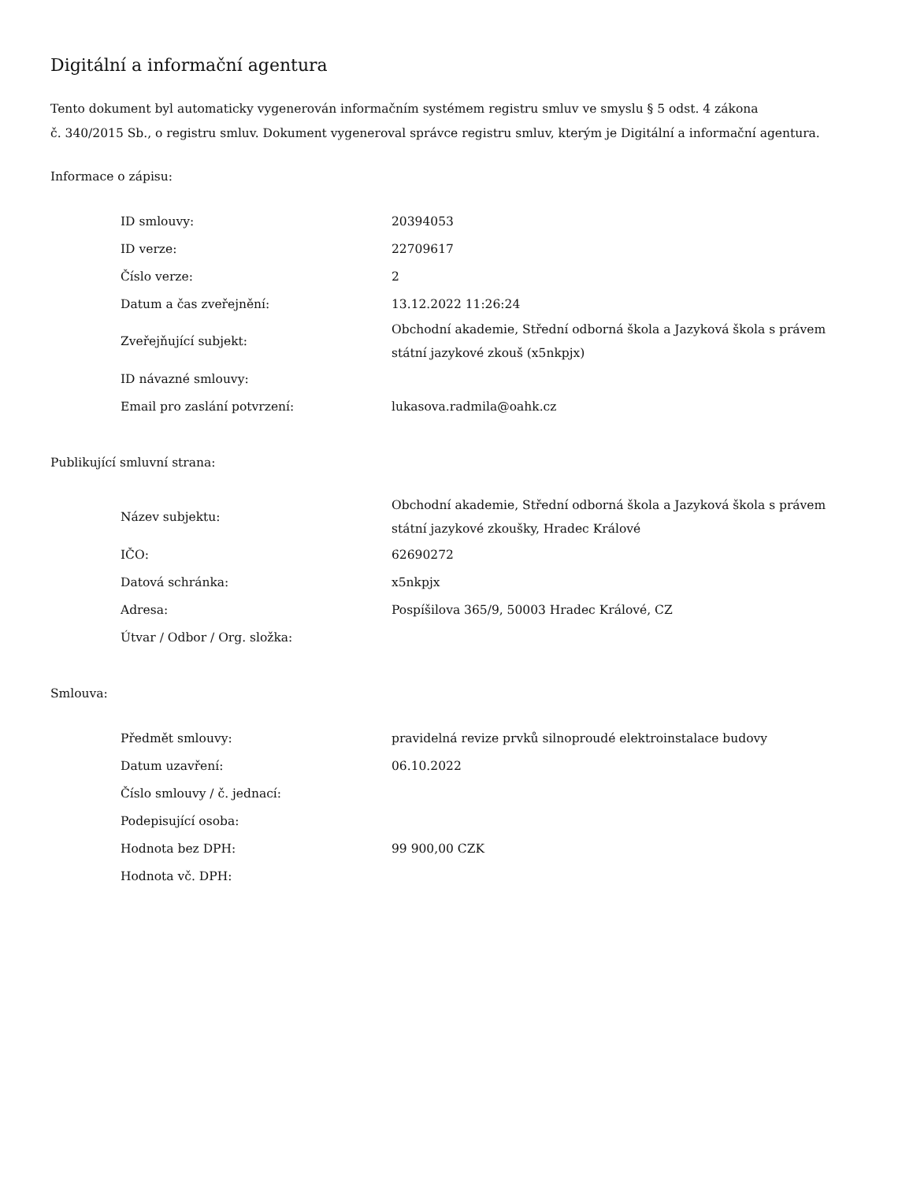Digitální a informační agentura
Tento dokument byl automaticky vygenerován informačním systémem registru smluv ve smyslu § 5 odst. 4 zákona
č. 340/2015 Sb., o registru smluv. Dokument vygeneroval správce registru smluv, kterým je Digitální a informační agentura.
Informace o zápisu:
| ID smlouvy: | 20394053 |
| ID verze: | 22709617 |
| Číslo verze: | 2 |
| Datum a čas zveřejnění: | 13.12.2022 11:26:24 |
| Zveřejňující subjekt: | Obchodní akademie, Střední odborná škola a Jazyková škola s právem státní jazykové zkouš (x5nkpjx) |
| ID návazné smlouvy: | |
| Email pro zaslání potvrzení: | lukasova.radmila@oahk.cz |
Publikující smluvní strana:
| Název subjektu: | Obchodní akademie, Střední odborná škola a Jazyková škola s právem státní jazykové zkoušky, Hradec Králové |
| IČO: | 62690272 |
| Datová schránka: | x5nkpjx |
| Adresa: | Pospíšilova 365/9, 50003 Hradec Králové, CZ |
| Útvar / Odbor / Org. složka: | |
Smlouva:
| Předmět smlouvy: | pravidelná revize prvků silnoproudé elektroinstalace budovy |
| Datum uzavření: | 06.10.2022 |
| Číslo smlouvy / č. jednací: | |
| Podepisující osoba: | |
| Hodnota bez DPH: | 99 900,00 CZK |
| Hodnota vč. DPH: | |